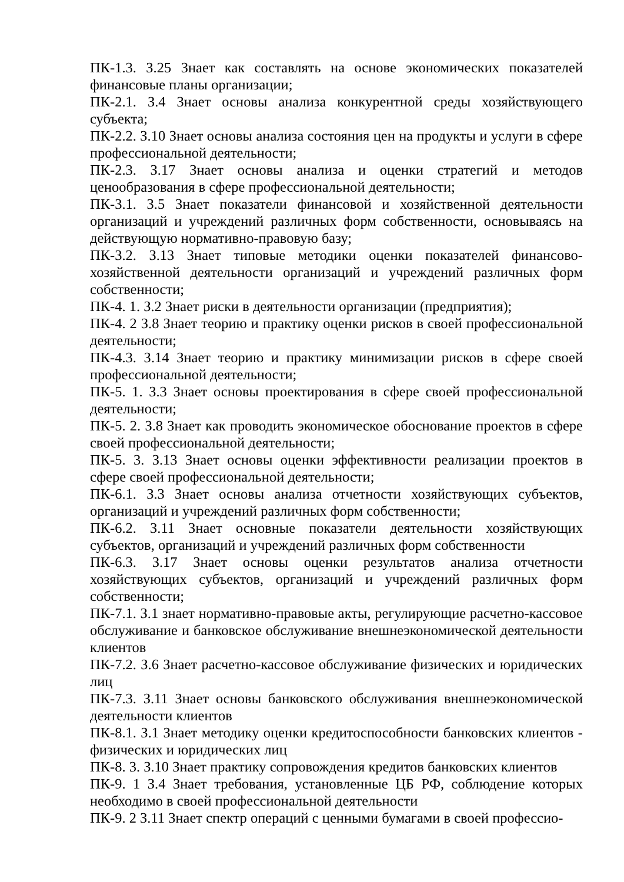ПК-1.3. З.25 Знает как составлять на основе экономических показателей финансовые планы организации;
ПК-2.1. З.4 Знает основы анализа конкурентной среды хозяйствующего субъекта;
ПК-2.2. З.10 Знает основы анализа состояния цен на продукты и услуги в сфере профессиональной деятельности;
ПК-2.3. З.17 Знает основы анализа и оценки стратегий и методов ценообразования в сфере профессиональной деятельности;
ПК-3.1. З.5 Знает показатели финансовой и хозяйственной деятельности организаций и учреждений различных форм собственности, основываясь на действующую нормативно-правовую базу;
ПК-3.2. З.13 Знает типовые методики оценки показателей финансово-хозяйственной деятельности организаций и учреждений различных форм собственности;
ПК-4. 1. З.2 Знает риски в деятельности организации (предприятия);
ПК-4. 2 З.8 Знает теорию и практику оценки рисков в своей профессиональной деятельности;
ПК-4.3. З.14 Знает теорию и практику минимизации рисков в сфере своей профессиональной деятельности;
ПК-5. 1. З.3 Знает основы проектирования в сфере своей профессиональной деятельности;
ПК-5. 2. З.8 Знает как проводить экономическое обоснование проектов в сфере своей профессиональной деятельности;
ПК-5. 3. З.13 Знает основы оценки эффективности реализации проектов в сфере своей профессиональной деятельности;
ПК-6.1. З.3 Знает основы анализа отчетности хозяйствующих субъектов, организаций и учреждений различных форм собственности;
ПК-6.2. З.11 Знает основные показатели деятельности хозяйствующих субъектов, организаций и учреждений различных форм собственности
ПК-6.3. З.17 Знает основы оценки результатов анализа отчетности хозяйствующих субъектов, организаций и учреждений различных форм собственности;
ПК-7.1. З.1 знает нормативно-правовые акты, регулирующие расчетно-кассовое обслуживание и банковское обслуживание внешнеэкономической деятельности клиентов
ПК-7.2. З.6 Знает расчетно-кассовое обслуживание физических и юридических лиц
ПК-7.3. З.11 Знает основы банковского обслуживания внешнеэкономической деятельности клиентов
ПК-8.1. З.1 Знает методику оценки кредитоспособности банковских клиентов - физических и юридических лиц
ПК-8. 3. З.10 Знает практику сопровождения кредитов банковских клиентов
ПК-9. 1 З.4 Знает требования, установленные ЦБ РФ, соблюдение которых необходимо в своей профессиональной деятельности
ПК-9. 2 З.11 Знает спектр операций с ценными бумагами в своей профессио-